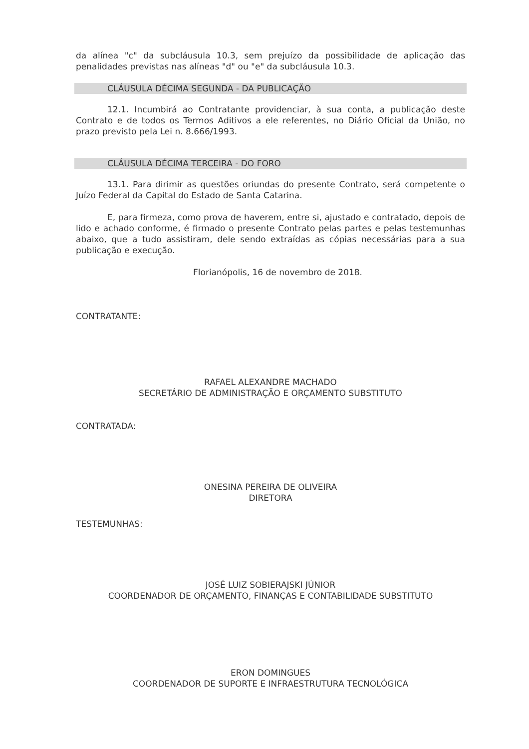da alínea "c" da subcláusula 10.3, sem prejuízo da possibilidade de aplicação das penalidades previstas nas alíneas "d" ou "e" da subcláusula 10.3.
CLÁUSULA DÉCIMA SEGUNDA - DA PUBLICAÇÃO
12.1. Incumbirá ao Contratante providenciar, à sua conta, a publicação deste Contrato e de todos os Termos Aditivos a ele referentes, no Diário Oficial da União, no prazo previsto pela Lei n. 8.666/1993.
CLÁUSULA DÉCIMA TERCEIRA - DO FORO
13.1. Para dirimir as questões oriundas do presente Contrato, será competente o Juízo Federal da Capital do Estado de Santa Catarina.
E, para firmeza, como prova de haverem, entre si, ajustado e contratado, depois de lido e achado conforme, é firmado o presente Contrato pelas partes e pelas testemunhas abaixo, que a tudo assistiram, dele sendo extraídas as cópias necessárias para a sua publicação e execução.
Florianópolis, 16 de novembro de 2018.
CONTRATANTE:
RAFAEL ALEXANDRE MACHADO
SECRETÁRIO DE ADMINISTRAÇÃO E ORÇAMENTO SUBSTITUTO
CONTRATADA:
ONESINA PEREIRA DE OLIVEIRA
DIRETORA
TESTEMUNHAS:
JOSÉ LUIZ SOBIERAJSKI JÚNIOR
COORDENADOR DE ORÇAMENTO, FINANÇAS E CONTABILIDADE SUBSTITUTO
ERON DOMINGUES
COORDENADOR DE SUPORTE E INFRAESTRUTURA TECNOLÓGICA